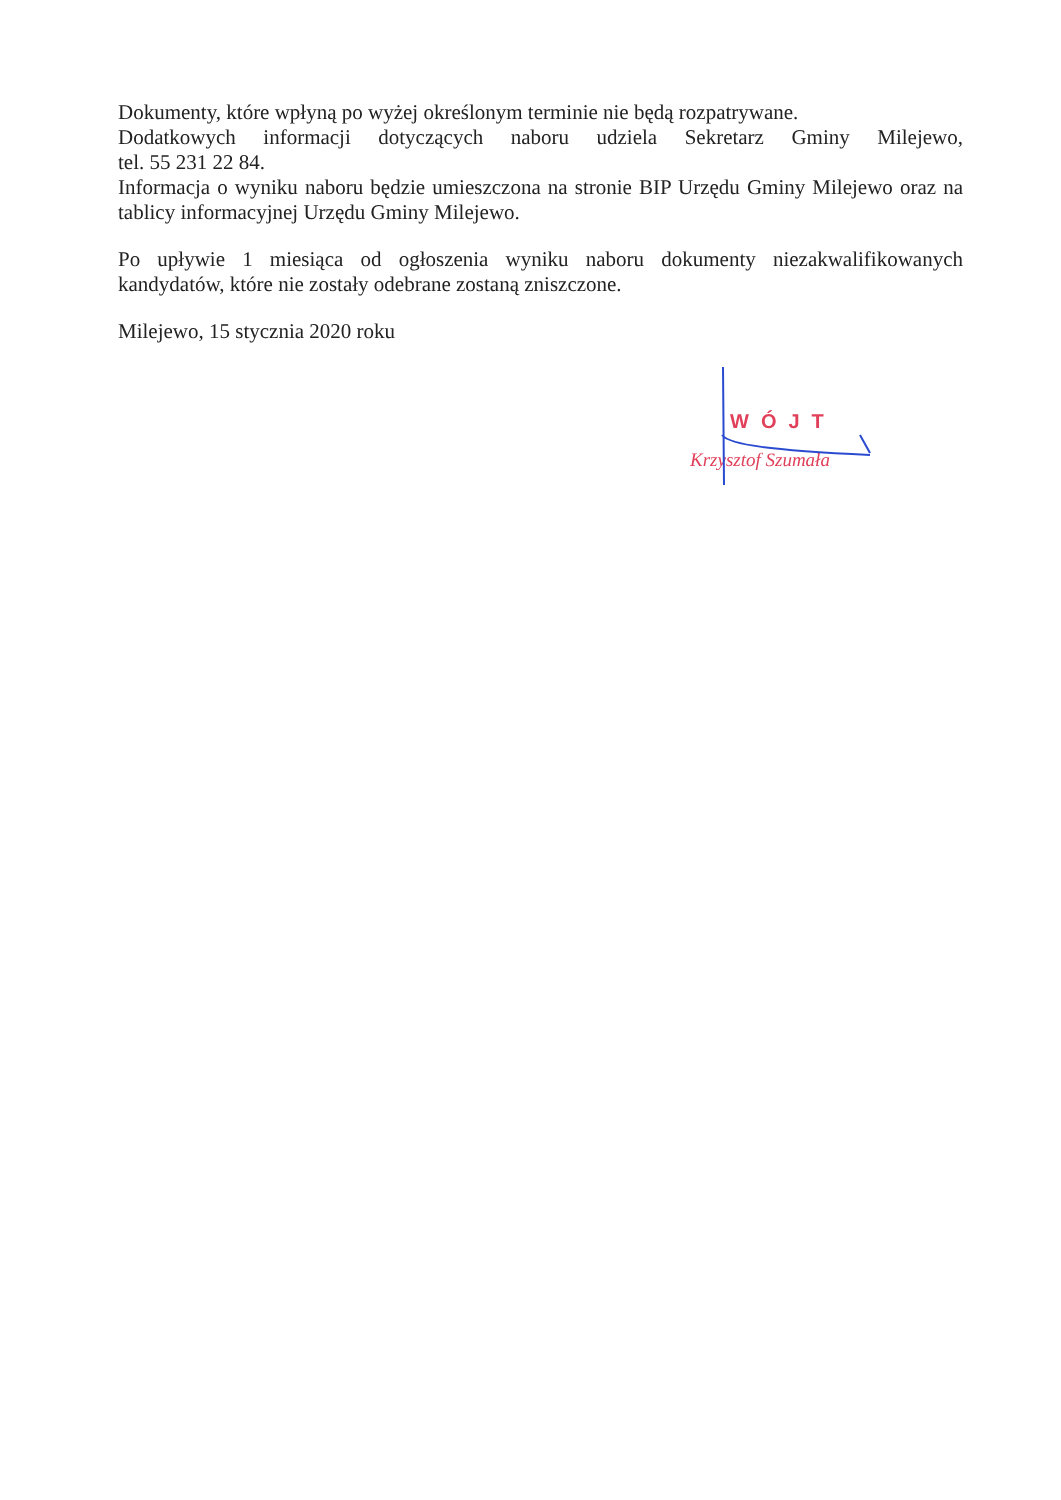Dokumenty, które wpłyną po wyżej określonym terminie nie będą rozpatrywane.
Dodatkowych informacji dotyczących naboru udziela Sekretarz Gminy Milejewo,
tel. 55 231 22 84.
Informacja o wyniku naboru będzie umieszczona na stronie BIP Urzędu Gminy Milejewo oraz na tablicy informacyjnej Urzędu Gminy Milejewo.
Po upływie 1 miesiąca od ogłoszenia wyniku naboru dokumenty niezakwalifikowanych kandydatów, które nie zostały odebrane zostaną zniszczone.
Milejewo, 15 stycznia 2020 roku
WÓJT
Krzysztof Szumała